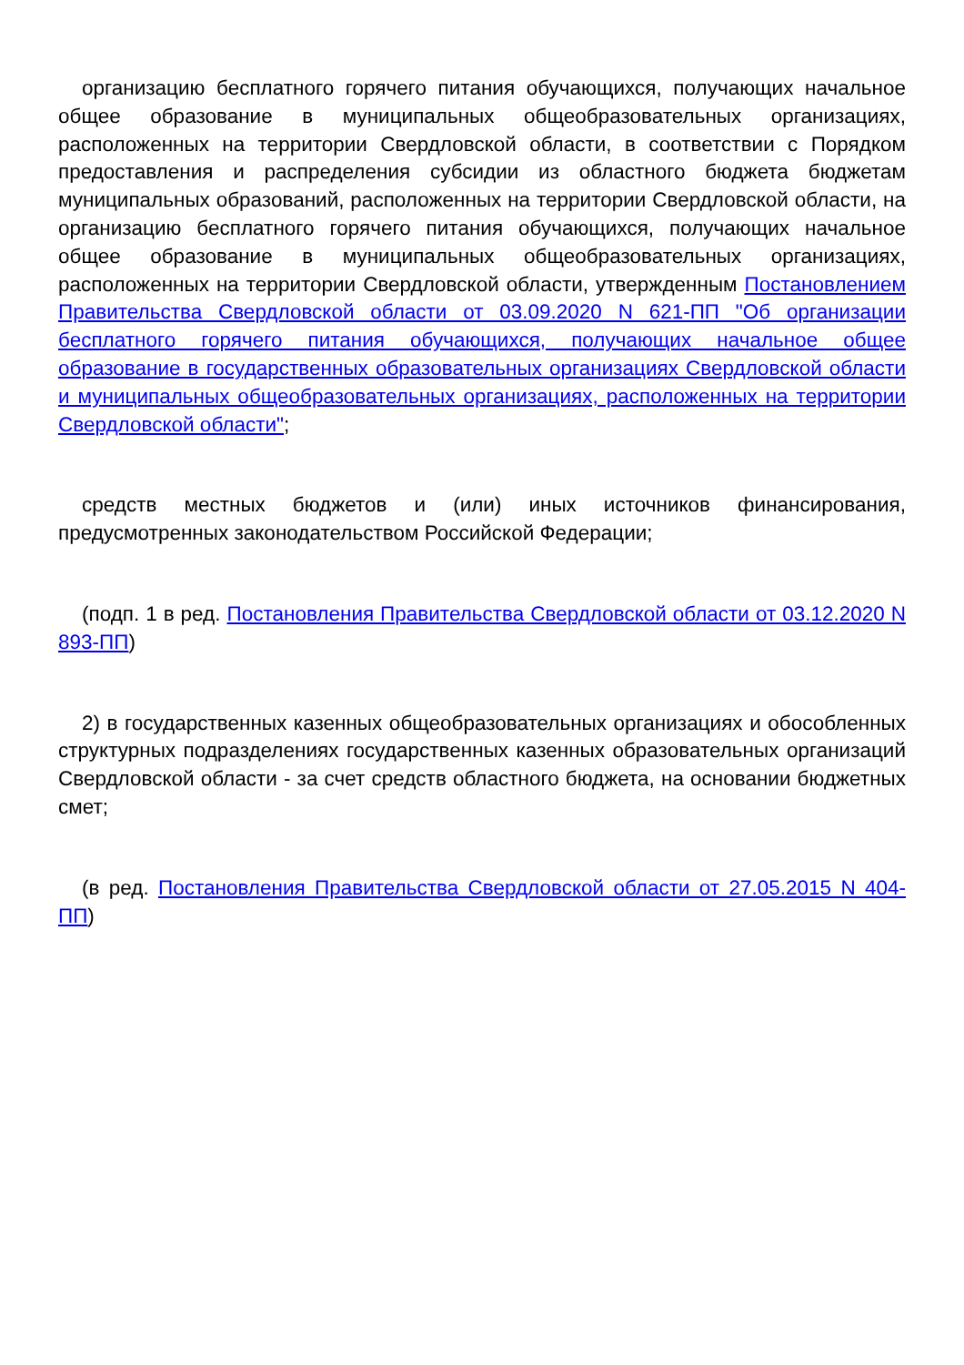организацию бесплатного горячего питания обучающихся, получающих начальное общее образование в муниципальных общеобразовательных организациях, расположенных на территории Свердловской области, в соответствии с Порядком предоставления и распределения субсидии из областного бюджета бюджетам муниципальных образований, расположенных на территории Свердловской области, на организацию бесплатного горячего питания обучающихся, получающих начальное общее образование в муниципальных общеобразовательных организациях, расположенных на территории Свердловской области, утвержденным Постановлением Правительства Свердловской области от 03.09.2020 N 621-ПП "Об организации бесплатного горячего питания обучающихся, получающих начальное общее образование в государственных образовательных организациях Свердловской области и муниципальных общеобразовательных организациях, расположенных на территории Свердловской области";
средств местных бюджетов и (или) иных источников финансирования, предусмотренных законодательством Российской Федерации;
(подп. 1 в ред. Постановления Правительства Свердловской области от 03.12.2020 N 893-ПП)
2) в государственных казенных общеобразовательных организациях и обособленных структурных подразделениях государственных казенных образовательных организаций Свердловской области - за счет средств областного бюджета, на основании бюджетных смет;
(в ред. Постановления Правительства Свердловской области от 27.05.2015 N 404-ПП)